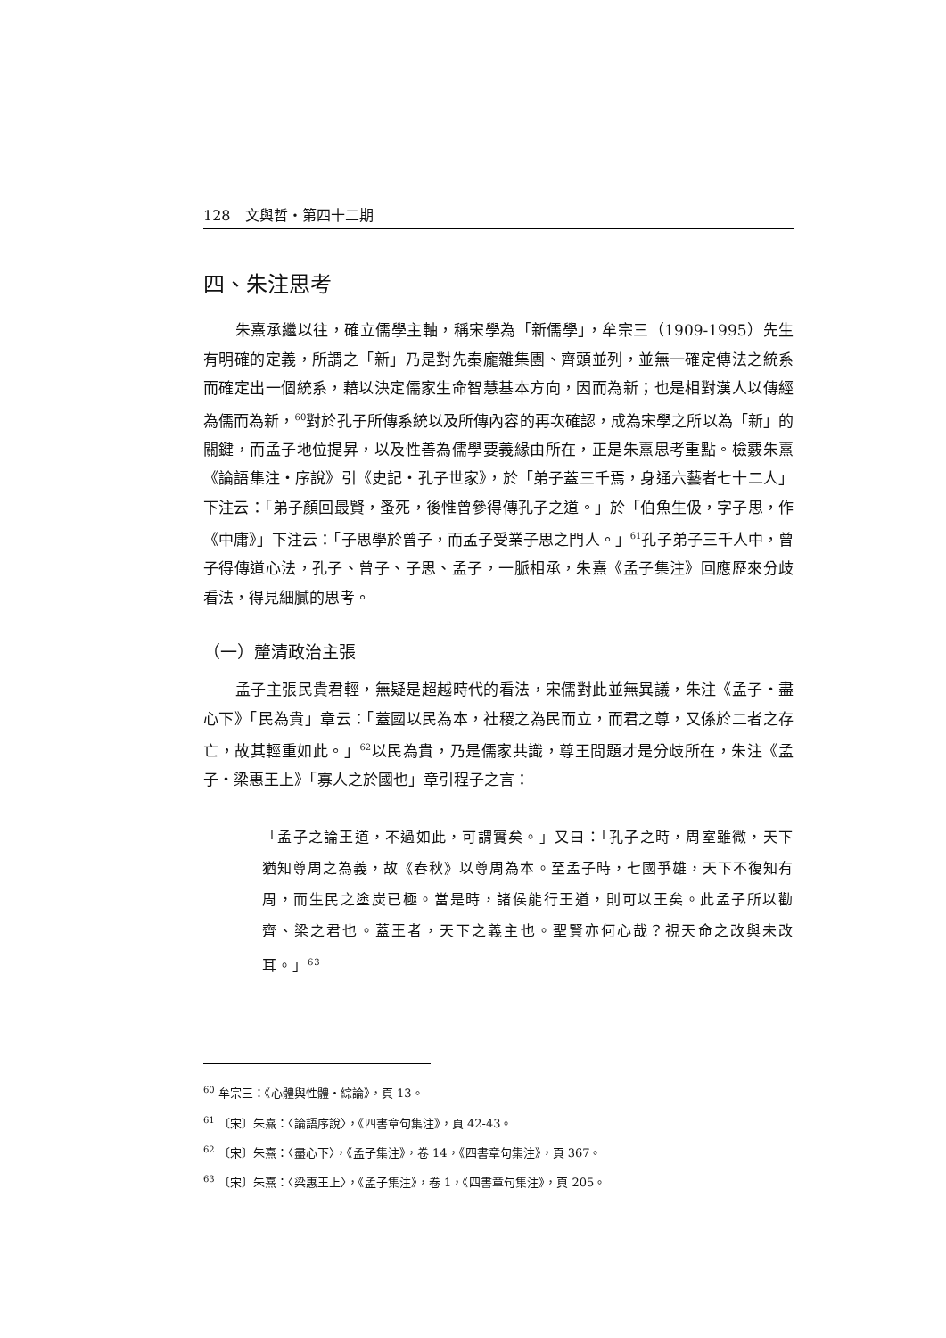128　文與哲・第四十二期
四、朱注思考
朱熹承繼以往，確立儒學主軸，稱宋學為「新儒學」，牟宗三（1909-1995）先生有明確的定義，所謂之「新」乃是對先秦龐雜集團、齊頭並列，並無一確定傳法之統系而確定出一個統系，藉以決定儒家生命智慧基本方向，因而為新；也是相對漢人以傳經為儒而為新，<sup>60</sup>對於孔子所傳系統以及所傳內容的再次確認，成為宋學之所以為「新」的關鍵，而孟子地位提昇，以及性善為儒學要義緣由所在，正是朱熹思考重點。檢覈朱熹《論語集注・序說》引《史記・孔子世家》，於「弟子蓋三千焉，身通六藝者七十二人」下注云：「弟子顏回最賢，蚤死，後惟曾參得傳孔子之道。」於「伯魚生伋，字子思，作《中庸》」下注云：「子思學於曾子，而孟子受業子思之門人。」<sup>61</sup>孔子弟子三千人中，曾子得傳道心法，孔子、曾子、子思、孟子，一脈相承，朱熹《孟子集注》回應歷來分歧看法，得見細膩的思考。
（一）釐清政治主張
孟子主張民貴君輕，無疑是超越時代的看法，宋儒對此並無異議，朱注《孟子・盡心下》「民為貴」章云：「蓋國以民為本，社稷之為民而立，而君之尊，又係於二者之存亡，故其輕重如此。」<sup>62</sup>以民為貴，乃是儒家共識，尊王問題才是分歧所在，朱注《孟子・梁惠王上》「寡人之於國也」章引程子之言：
「孟子之論王道，不過如此，可謂實矣。」又曰：「孔子之時，周室雖微，天下猶知尊周之為義，故《春秋》以尊周為本。至孟子時，七國爭雄，天下不復知有周，而生民之塗炭已極。當是時，諸侯能行王道，則可以王矣。此孟子所以勸齊、梁之君也。蓋王者，天下之義主也。聖賢亦何心哉？視天命之改與未改耳。」<sup>63</sup>
<sup>60</sup> 牟宗三：《心體與性體・綜論》，頁 13。
<sup>61</sup> 〔宋〕朱熹：〈論語序說〉，《四書章句集注》，頁 42-43。
<sup>62</sup> 〔宋〕朱熹：〈盡心下〉，《孟子集注》，卷 14，《四書章句集注》，頁 367。
<sup>63</sup> 〔宋〕朱熹：〈梁惠王上〉，《孟子集注》，卷 1，《四書章句集注》，頁 205。